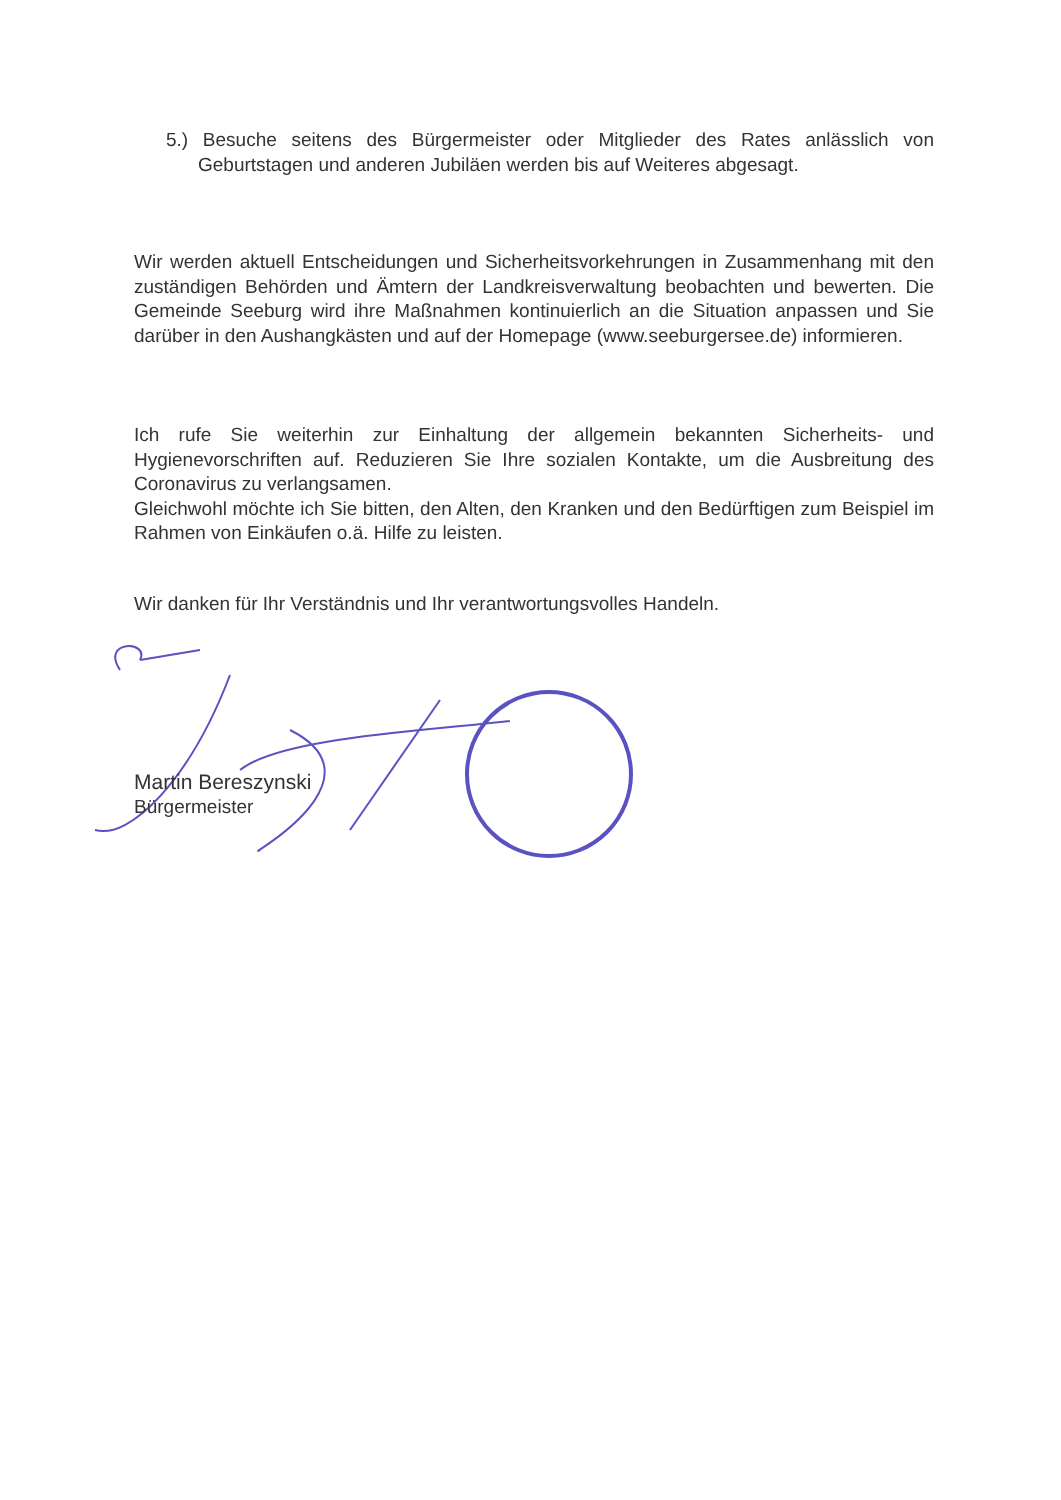5.) Besuche seitens des Bürgermeister oder Mitglieder des Rates anlässlich von Geburtstagen und anderen Jubiläen werden bis auf Weiteres abgesagt.
Wir werden aktuell Entscheidungen und Sicherheitsvorkehrungen in Zusammenhang mit den zuständigen Behörden und Ämtern der Landkreisverwaltung beobachten und bewerten. Die Gemeinde Seeburg wird ihre Maßnahmen kontinuierlich an die Situation anpassen und Sie darüber in den Aushangkästen und auf der Homepage (www.seeburgersee.de) informieren.
Ich rufe Sie weiterhin zur Einhaltung der allgemein bekannten Sicherheits- und Hygienevorschriften auf. Reduzieren Sie Ihre sozialen Kontakte, um die Ausbreitung des Coronavirus zu verlangsamen.
Gleichwohl möchte ich Sie bitten, den Alten, den Kranken und den Bedürftigen zum Beispiel im Rahmen von Einkäufen o.ä. Hilfe zu leisten.
Wir danken für Ihr Verständnis und Ihr verantwortungsvolles Handeln.
Martin Bereszynski
Bürgermeister